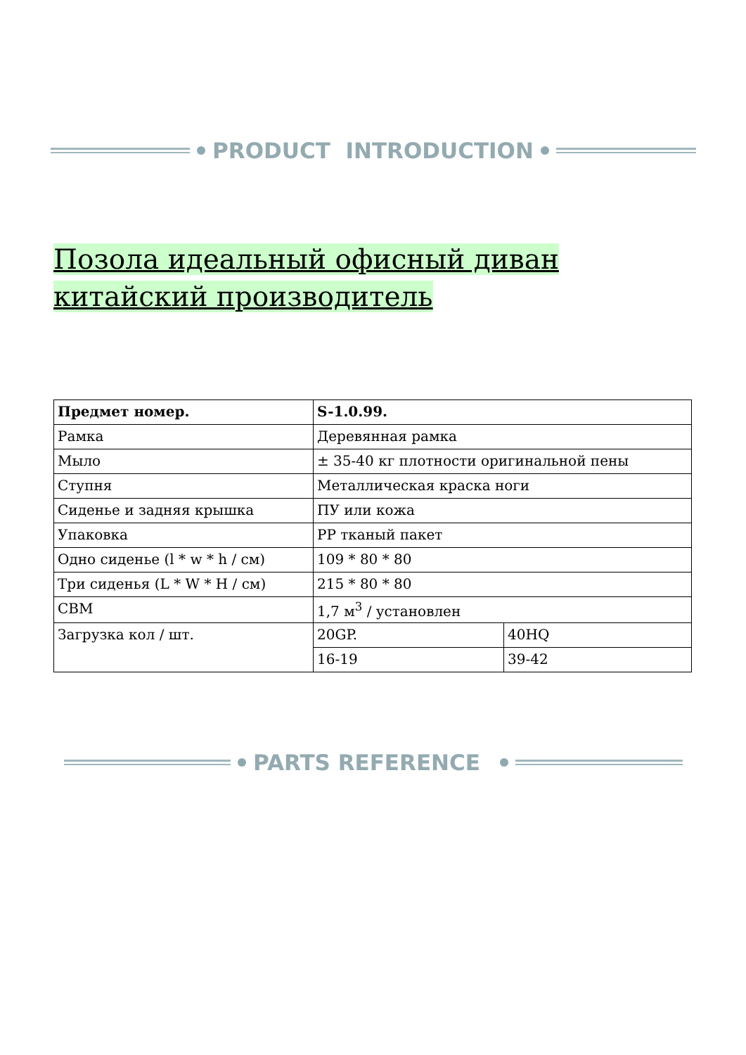PRODUCT INTRODUCTION
Позола идеальный офисный диван китайский производитель
| Предмет номер. | S-1.0.99. | |
| Рамка | Деревянная рамка | |
| Мыло | ± 35-40 кг плотности оригинальной пены | |
| Ступня | Металлическая краска ноги | |
| Сиденье и задняя крышка | ПУ или кожа | |
| Упаковка | PP тканый пакет | |
| Одно сиденье (l * w * h / см) | 109 * 80 * 80 | |
| Три сиденья (L * W * H / см) | 215 * 80 * 80 | |
| CBM | 1,7 м<sup>3</sup> / установлен | |
| Загрузка кол / шт. | 20GP. | 40HQ |
| | 16-19 | 39-42 |
PARTS REFERENCE